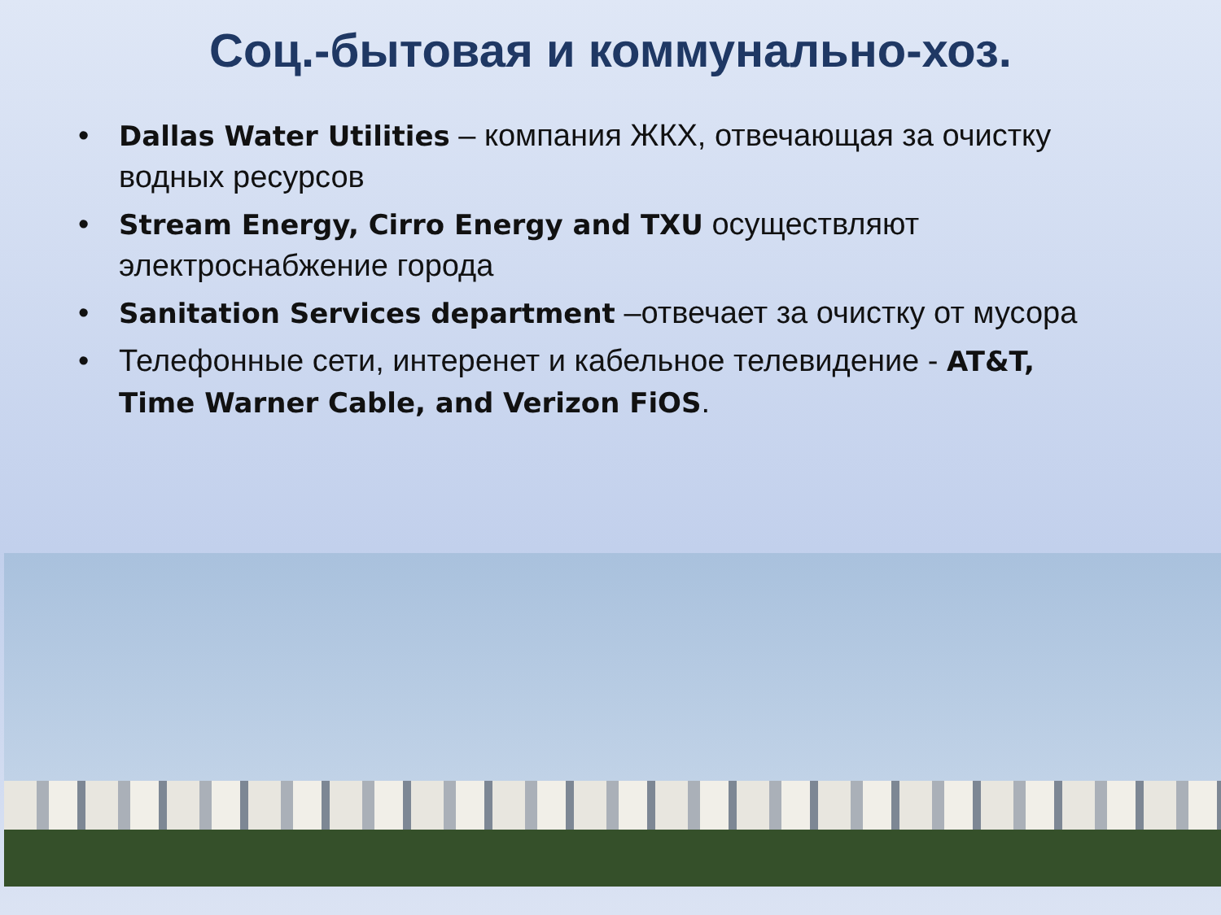Соц.-бытовая и коммунально-хоз.
• Dallas Water Utilities – компания ЖКХ, отвечающая за очистку водных ресурсов
• Stream Energy, Cirro Energy and TXU осуществляют электроснабжение города
• Sanitation Services department –отвечает за очистку от мусора
• Телефонные сети, интеренет и кабельное телевидение - AT&T, Time Warner Cable, and Verizon FiOS.